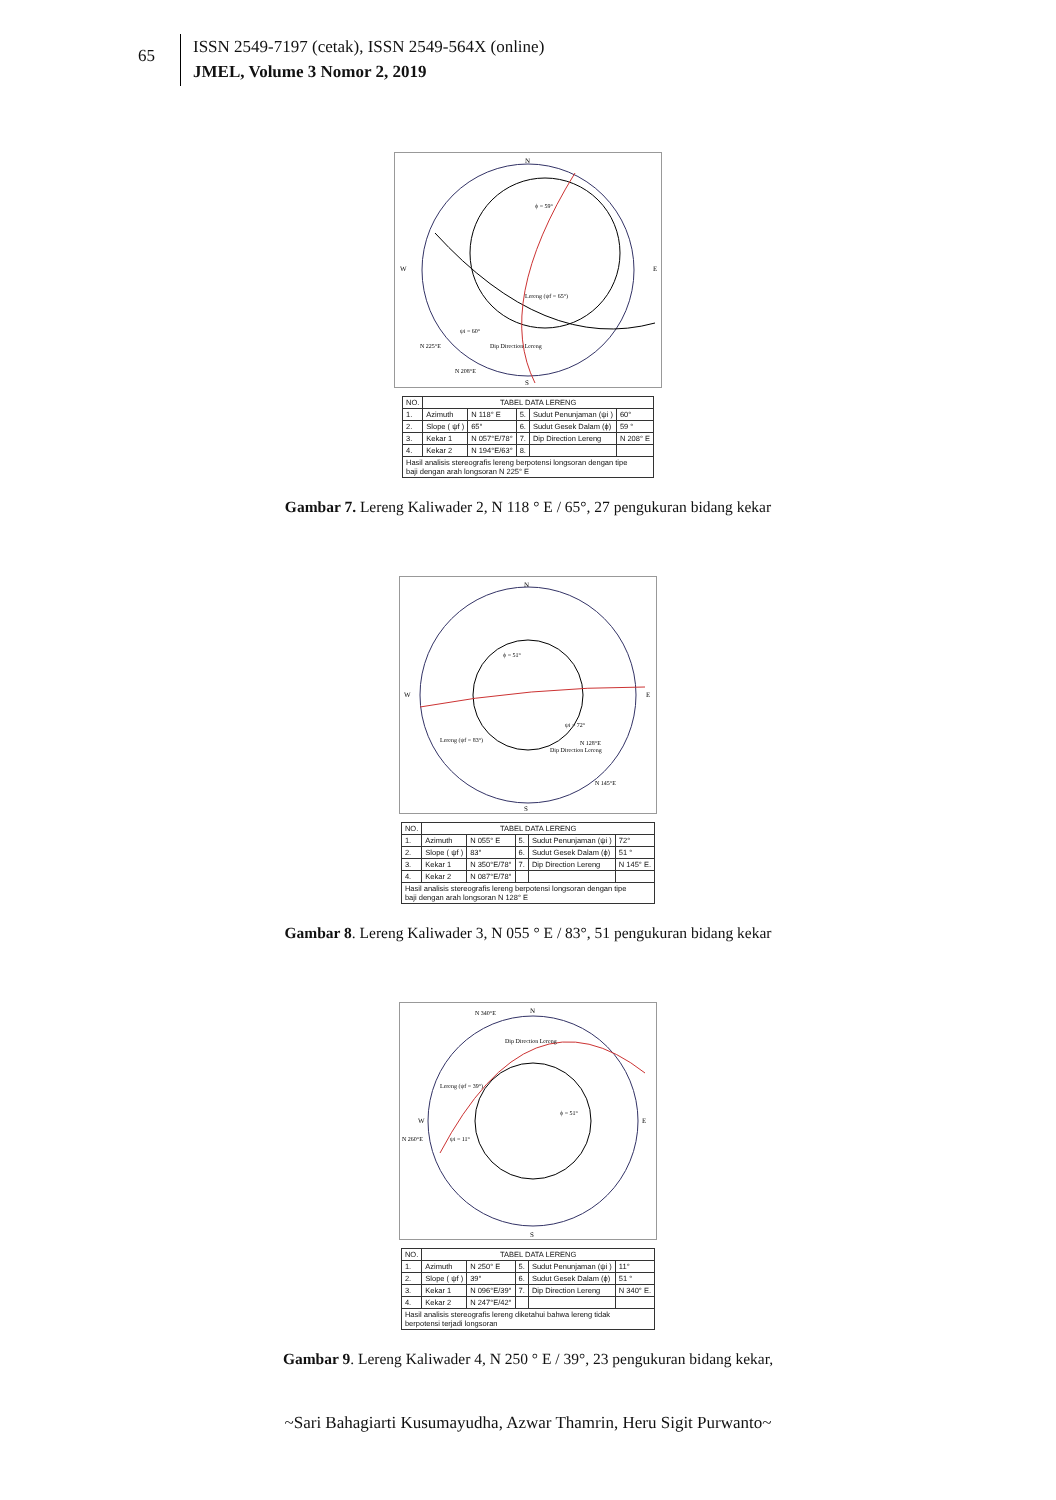65
ISSN 2549-7197 (cetak), ISSN 2549-564X (online)
JMEL, Volume 3 Nomor 2, 2019
N
S
W
E
ϕ = 59°
Lereng (ψf = 65°)
Dip Direction Lereng
N 225°E
N 208°E
ψi = 60°
| NO. | TABEL DATA LERENG | | | | |
| --- | --- | --- | --- | --- | --- |
| 1. | Azimuth | N 118° E | 5. | Sudut Penunjaman (ψi ) | 60° |
| 2. | Slope ( ψf ) | 65° | 6. | Sudut Gesek Dalam (ϕ) | 59 ° |
| 3. | Kekar 1 | N 057°E/78° | 7. | Dip Direction Lereng | N 208° E |
| 4. | Kekar 2 | N 194°E/63° | 8. | | |
| Hasil analisis stereografis lereng berpotensi longsoran dengan tipe baji dengan arah longsoran N 225° E | | | | | |
Gambar 7. Lereng Kaliwader 2, N 118 ° E / 65°, 27 pengukuran bidang kekar
N
S
W
E
ϕ = 51°
Lereng (ψf = 83°)
N 128°E
N 145°E
ψi = 72°
Dip Direction Lereng
| NO. | TABEL DATA LERENG | | | | |
| --- | --- | --- | --- | --- | --- |
| 1. | Azimuth | N 055° E | 5. | Sudut Penunjaman (ψi ) | 72° |
| 2. | Slope ( ψf ) | 83° | 6. | Sudut Gesek Dalam (ϕ) | 51 ° |
| 3. | Kekar 1 | N 350°E/78° | 7. | Dip Direction Lereng | N 145° E. |
| 4. | Kekar 2 | N 087°E/78° | | | |
| Hasil analisis stereografis lereng berpotensi longsoran dengan tipe baji dengan arah longsoran N 128° E | | | | | |
Gambar 8. Lereng Kaliwader 3, N 055 ° E / 83°, 51 pengukuran bidang kekar
N
S
W
E
N 340°E
Dip Direction Lereng
Lereng (ψf = 39°)
ϕ = 51°
N 260°E
ψi = 11°
| NO. | TABEL DATA LERENG | | | | |
| --- | --- | --- | --- | --- | --- |
| 1. | Azimuth | N 250° E | 5. | Sudut Penunjaman (ψi ) | 11° |
| 2. | Slope ( ψf ) | 39° | 6. | Sudut Gesek Dalam (ϕ) | 51 ° |
| 3. | Kekar 1 | N 096°E/39° | 7. | Dip Direction Lereng | N 340° E. |
| 4. | Kekar 2 | N 247°E/42° | | | |
| Hasil analisis stereografis lereng diketahui bahwa lereng tidak berpotensi terjadi longsoran | | | | | |
Gambar 9. Lereng Kaliwader 4, N 250 ° E / 39°, 23 pengukuran bidang kekar,
~Sari Bahagiarti Kusumayudha, Azwar Thamrin, Heru Sigit Purwanto~